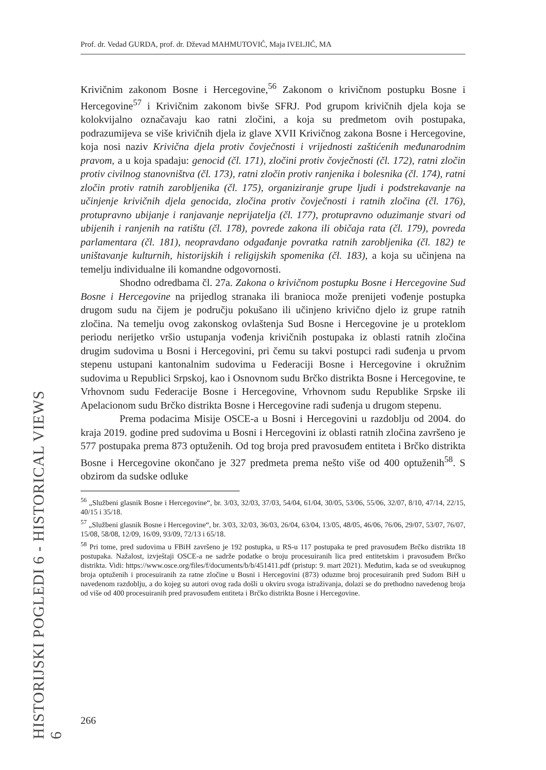Prof. dr. Vedad GURDA, prof. dr. Dževad MAHMUTOVIĆ, Maja IVELJIĆ, MA
HISTORIJSKI POGLEDI 6 - HISTORICAL VIEWS 6
Krivičnim zakonom Bosne i Hercegovine,<sup>56</sup> Zakonom o krivičnom postupku Bosne i Hercegovine<sup>57</sup> i Krivičnim zakonom bivše SFRJ. Pod grupom krivičnih djela koja se kolokvijalno označavaju kao ratni zločini, a koja su predmetom ovih postupaka, podrazumijeva se više krivičnih djela iz glave XVII Krivičnog zakona Bosne i Hercegovine, koja nosi naziv Krivična djela protiv čovječnosti i vrijednosti zaštićenih međunarodnim pravom, a u koja spadaju: genocid (čl. 171), zločini protiv čovječnosti (čl. 172), ratni zločin protiv civilnog stanovništva (čl. 173), ratni zločin protiv ranjenika i bolesnika (čl. 174), ratni zločin protiv ratnih zarobljenika (čl. 175), organiziranje grupe ljudi i podstrekavanje na učinjenje krivičnih djela genocida, zločina protiv čovječnosti i ratnih zločina (čl. 176), protupravno ubijanje i ranjavanje neprijatelja (čl. 177), protupravno oduzimanje stvari od ubijenih i ranjenih na ratištu (čl. 178), povrede zakona ili običaja rata (čl. 179), povreda parlamentara (čl. 181), neopravdano odgađanje povratka ratnih zarobljenika (čl. 182) te uništavanje kulturnih, historijskih i religijskih spomenika (čl. 183), a koja su učinjena na temelju individualne ili komandne odgovornosti.
Shodno odredbama čl. 27a. Zakona o krivičnom postupku Bosne i Hercegovine Sud Bosne i Hercegovine na prijedlog stranaka ili branioca može prenijeti vođenje postupka drugom sudu na čijem je području pokušano ili učinjeno krivično djelo iz grupe ratnih zločina. Na temelju ovog zakonskog ovlaštenja Sud Bosne i Hercegovine je u proteklom periodu nerijetko vršio ustupanja vođenja krivičnih postupaka iz oblasti ratnih zločina drugim sudovima u Bosni i Hercegovini, pri čemu su takvi postupci radi suđenja u prvom stepenu ustupani kantonalnim sudovima u Federaciji Bosne i Hercegovine i okružnim sudovima u Republici Srpskoj, kao i Osnovnom sudu Brčko distrikta Bosne i Hercegovine, te Vrhovnom sudu Federacije Bosne i Hercegovine, Vrhovnom sudu Republike Srpske ili Apelacionom sudu Brčko distrikta Bosne i Hercegovine radi suđenja u drugom stepenu.
Prema podacima Misije OSCE-a u Bosni i Hercegovini u razdoblju od 2004. do kraja 2019. godine pred sudovima u Bosni i Hercegovini iz oblasti ratnih zločina završeno je 577 postupaka prema 873 optuženih. Od tog broja pred pravosuđem entiteta i Brčko distrikta Bosne i Hercegovine okončano je 327 predmeta prema nešto više od 400 optuženih<sup>58</sup>. S obzirom da sudske odluke
<sup>56</sup> „Službeni glasnik Bosne i Hercegovine“, br. 3/03, 32/03, 37/03, 54/04, 61/04, 30/05, 53/06, 55/06, 32/07, 8/10, 47/14, 22/15, 40/15 i 35/18.
<sup>57</sup> „Službeni glasnik Bosne i Hercegovine“, br. 3/03, 32/03, 36/03, 26/04, 63/04, 13/05, 48/05, 46/06, 76/06, 29/07, 53/07, 76/07, 15/08, 58/08, 12/09, 16/09, 93/09, 72/13 i 65/18.
<sup>58</sup> Pri tome, pred sudovima u FBiH završeno je 192 postupka, u RS-u 117 postupaka te pred pravosuđem Brčko distrikta 18 postupaka. Nažalost, izvještaji OSCE-a ne sadrže podatke o broju procesuiranih lica pred entitetskim i pravosuđem Brčko distrikta. Vidi: https://www.osce.org/files/f/documents/b/b/451411.pdf (pristup: 9. mart 2021). Međutim, kada se od sveukupnog broja optuženih i procesuiranih za ratne zločine u Bosni i Hercegovini (873) oduzme broj procesuiranih pred Sudom BiH u navedenom razdoblju, a do kojeg su autori ovog rada došli u okviru svoga istraživanja, dolazi se do prethodno navedenog broja od više od 400 procesuiranih pred pravosuđem entiteta i Brčko distrikta Bosne i Hercegovine.
266